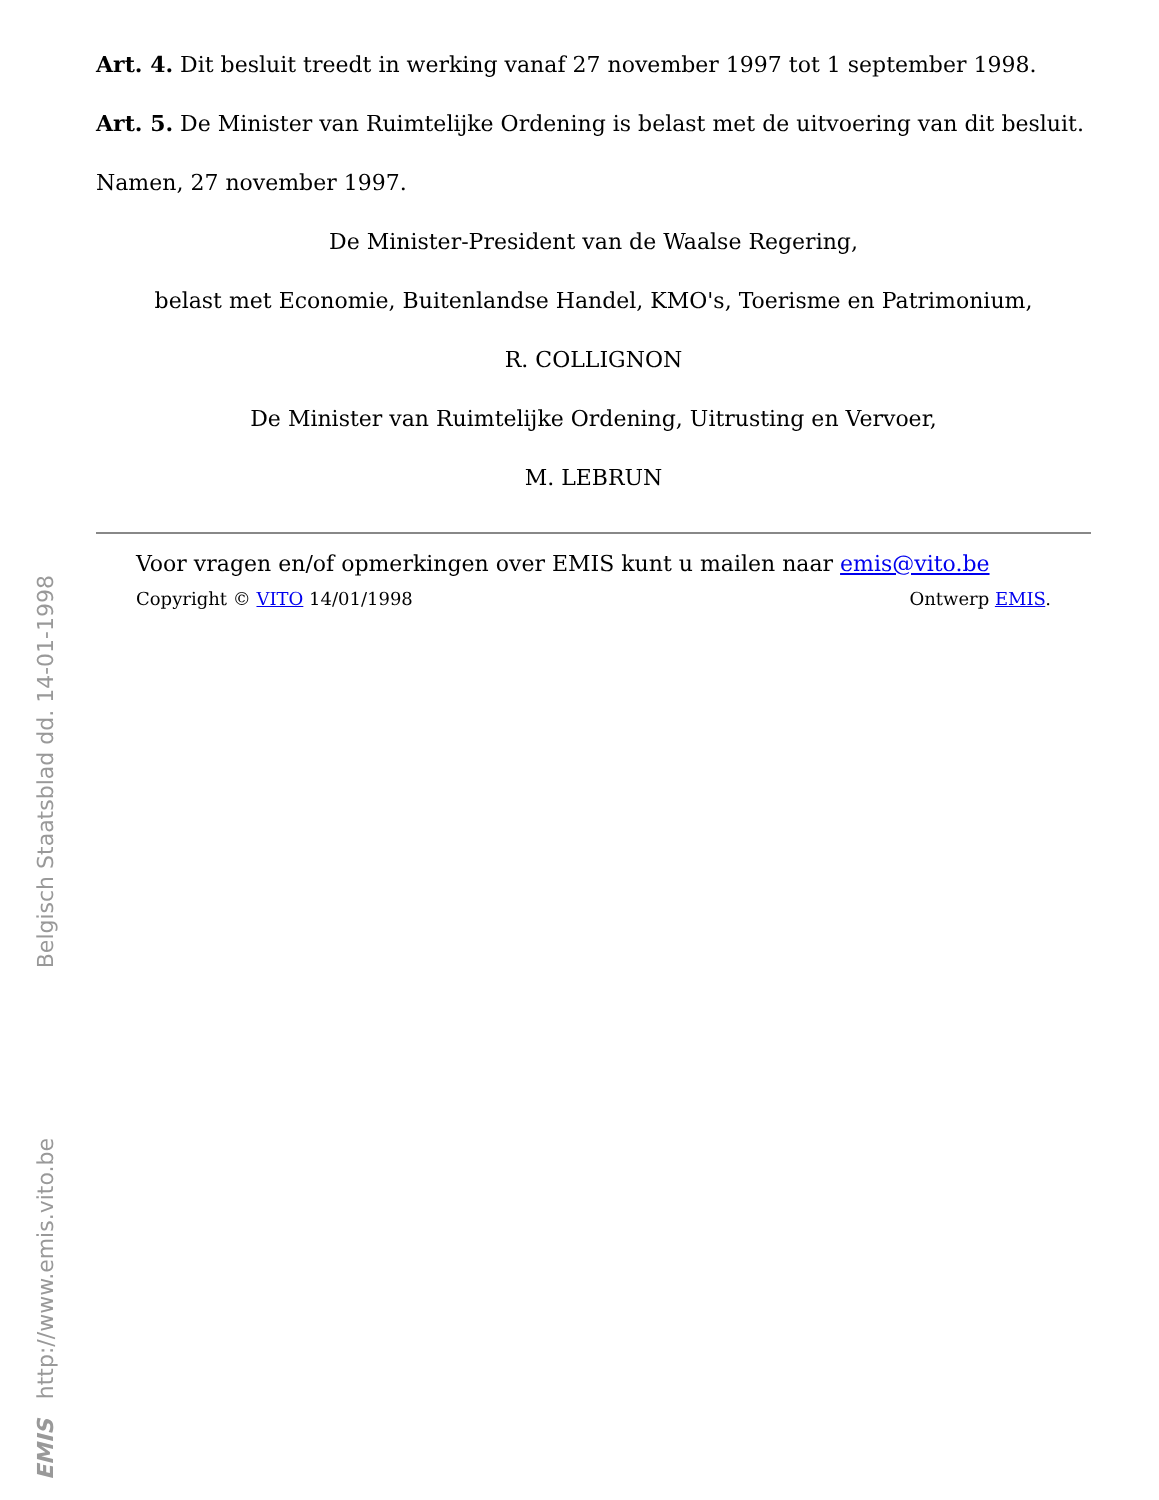Art. 4. Dit besluit treedt in werking vanaf 27 november 1997 tot 1 september 1998.
Art. 5. De Minister van Ruimtelijke Ordening is belast met de uitvoering van dit besluit.
Namen, 27 november 1997.
De Minister-President van de Waalse Regering,
belast met Economie, Buitenlandse Handel, KMO's, Toerisme en Patrimonium,
R. COLLIGNON
De Minister van Ruimtelijke Ordening, Uitrusting en Vervoer,
M. LEBRUN
Voor vragen en/of opmerkingen over EMIS kunt u mailen naar emis@vito.be
Copyright © VITO 14/01/1998 Ontwerp EMIS.
Belgisch Staatsblad dd. 14-01-1998
http://www.emis.vito.be
EMIS